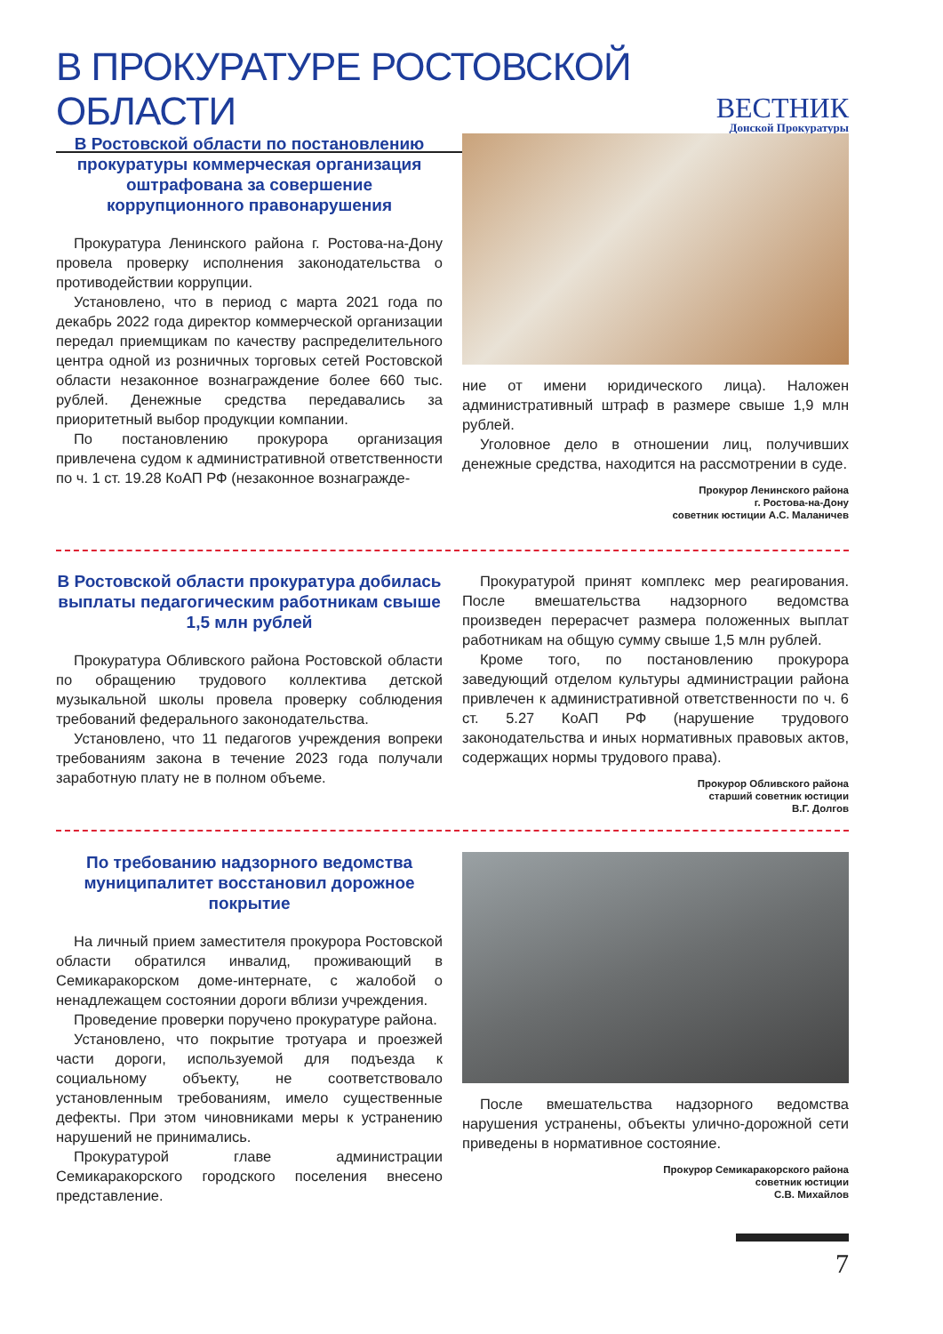В ПРОКУРАТУРЕ РОСТОВСКОЙ ОБЛАСТИ
ВЕСТНИК
Донской Прокуратуры
В Ростовской области по постановлению прокуратуры коммерческая организация оштрафована за совершение коррупционного правонарушения
Прокуратура Ленинского района г. Ростова-на-Дону провела проверку исполнения законодательства о противодействии коррупции.
Установлено, что в период с марта 2021 года по декабрь 2022 года директор коммерческой организации передал приемщикам по качеству распределительного центра одной из розничных торговых сетей Ростовской области незаконное вознаграждение более 660 тыс. рублей. Денежные средства передавались за приоритетный выбор продукции компании.
По постановлению прокурора организация привлечена судом к административной ответственности по ч. 1 ст. 19.28 КоАП РФ (незаконное вознагражде-
ние от имени юридического лица). Наложен административный штраф в размере свыше 1,9 млн рублей.
Уголовное дело в отношении лиц, получивших денежные средства, находится на рассмотрении в суде.
Прокурор Ленинского района
г. Ростова-на-Дону
советник юстиции А.С. Маланичев
В Ростовской области прокуратура добилась выплаты педагогическим работникам свыше 1,5 млн рублей
Прокуратура Обливского района Ростовской области по обращению трудового коллектива детской музыкальной школы провела проверку соблюдения требований федерального законодательства.
Установлено, что 11 педагогов учреждения вопреки требованиям закона в течение 2023 года получали заработную плату не в полном объеме.
Прокуратурой принят комплекс мер реагирования. После вмешательства надзорного ведомства произведен перерасчет размера положенных выплат работникам на общую сумму свыше 1,5 млн рублей.
Кроме того, по постановлению прокурора заведующий отделом культуры администрации района привлечен к административной ответственности по ч. 6 ст. 5.27 КоАП РФ (нарушение трудового законодательства и иных нормативных правовых актов, содержащих нормы трудового права).
Прокурор Обливского района
старший советник юстиции
В.Г. Долгов
По требованию надзорного ведомства муниципалитет восстановил дорожное покрытие
На личный прием заместителя прокурора Ростовской области обратился инвалид, проживающий в Семикаракорском доме-интернате, с жалобой о ненадлежащем состоянии дороги вблизи учреждения.
Проведение проверки поручено прокуратуре района.
Установлено, что покрытие тротуара и проезжей части дороги, используемой для подъезда к социальному объекту, не соответствовало установленным требованиям, имело существенные дефекты. При этом чиновниками меры к устранению нарушений не принимались.
Прокуратурой главе администрации Семикаракорского городского поселения внесено представление.
После вмешательства надзорного ведомства нарушения устранены, объекты улично-дорожной сети приведены в нормативное состояние.
Прокурор Семикаракорского района
советник юстиции
С.В. Михайлов
7